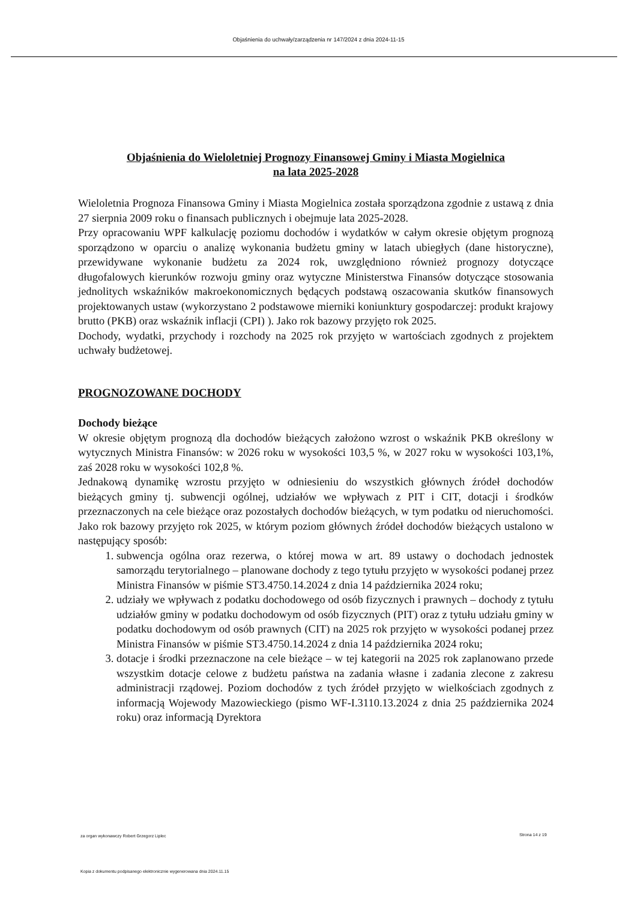Objaśnienia do uchwały/zarządzenia nr 147/2024 z dnia 2024-11-15
Objaśnienia do Wieloletniej Prognozy Finansowej Gminy i Miasta Mogielnica
na lata 2025-2028
Wieloletnia Prognoza Finansowa Gminy i Miasta Mogielnica została sporządzona zgodnie z ustawą z dnia 27 sierpnia 2009 roku o finansach publicznych i obejmuje lata 2025-2028.
Przy opracowaniu WPF kalkulację poziomu dochodów i wydatków w całym okresie objętym prognozą sporządzono w oparciu o analizę wykonania budżetu gminy w latach ubiegłych (dane historyczne), przewidywane wykonanie budżetu za 2024 rok, uwzględniono również prognozy dotyczące długofalowych kierunków rozwoju gminy oraz wytyczne Ministerstwa Finansów dotyczące stosowania jednolitych wskaźników makroekonomicznych będących podstawą oszacowania skutków finansowych projektowanych ustaw (wykorzystano 2 podstawowe mierniki koniunktury gospodarczej: produkt krajowy brutto (PKB) oraz wskaźnik inflacji (CPI) ). Jako rok bazowy przyjęto rok 2025.
Dochody, wydatki, przychody i rozchody na 2025 rok przyjęto w wartościach zgodnych z projektem uchwały budżetowej.
PROGNOZOWANE DOCHODY
Dochody bieżące
W okresie objętym prognozą dla dochodów bieżących założono wzrost o wskaźnik PKB określony w wytycznych Ministra Finansów: w 2026 roku w wysokości 103,5 %, w 2027 roku w wysokości 103,1%, zaś 2028 roku w wysokości 102,8 %.
Jednakową dynamikę wzrostu przyjęto w odniesieniu do wszystkich głównych źródeł dochodów bieżących gminy tj. subwencji ogólnej, udziałów we wpływach z PIT i CIT, dotacji i środków przeznaczonych na cele bieżące oraz pozostałych dochodów bieżących, w tym podatku od nieruchomości. Jako rok bazowy przyjęto rok 2025, w którym poziom głównych źródeł dochodów bieżących ustalono w następujący sposób:
1. subwencja ogólna oraz rezerwa, o której mowa w art. 89 ustawy o dochodach jednostek samorządu terytorialnego – planowane dochody z tego tytułu przyjęto w wysokości podanej przez Ministra Finansów w piśmie ST3.4750.14.2024 z dnia 14 października 2024 roku;
2. udziały we wpływach z podatku dochodowego od osób fizycznych i prawnych – dochody z tytułu udziałów gminy w podatku dochodowym od osób fizycznych (PIT) oraz z tytułu udziału gminy w podatku dochodowym od osób prawnych (CIT) na 2025 rok przyjęto w wysokości podanej przez Ministra Finansów w piśmie ST3.4750.14.2024 z dnia 14 października 2024 roku;
3. dotacje i środki przeznaczone na cele bieżące – w tej kategorii na 2025 rok zaplanowano przede wszystkim dotacje celowe z budżetu państwa na zadania własne i zadania zlecone z zakresu administracji rządowej. Poziom dochodów z tych źródeł przyjęto w wielkościach zgodnych z informacją Wojewody Mazowieckiego (pismo WF-I.3110.13.2024 z dnia 25 października 2024 roku) oraz informacją Dyrektora
za organ wykonawczy Robert Grzegorz Liplec
Strona 14 z 19
Kopia z dokumentu podpisanego elektronicznie wygenerowana dnia 2024.11.15